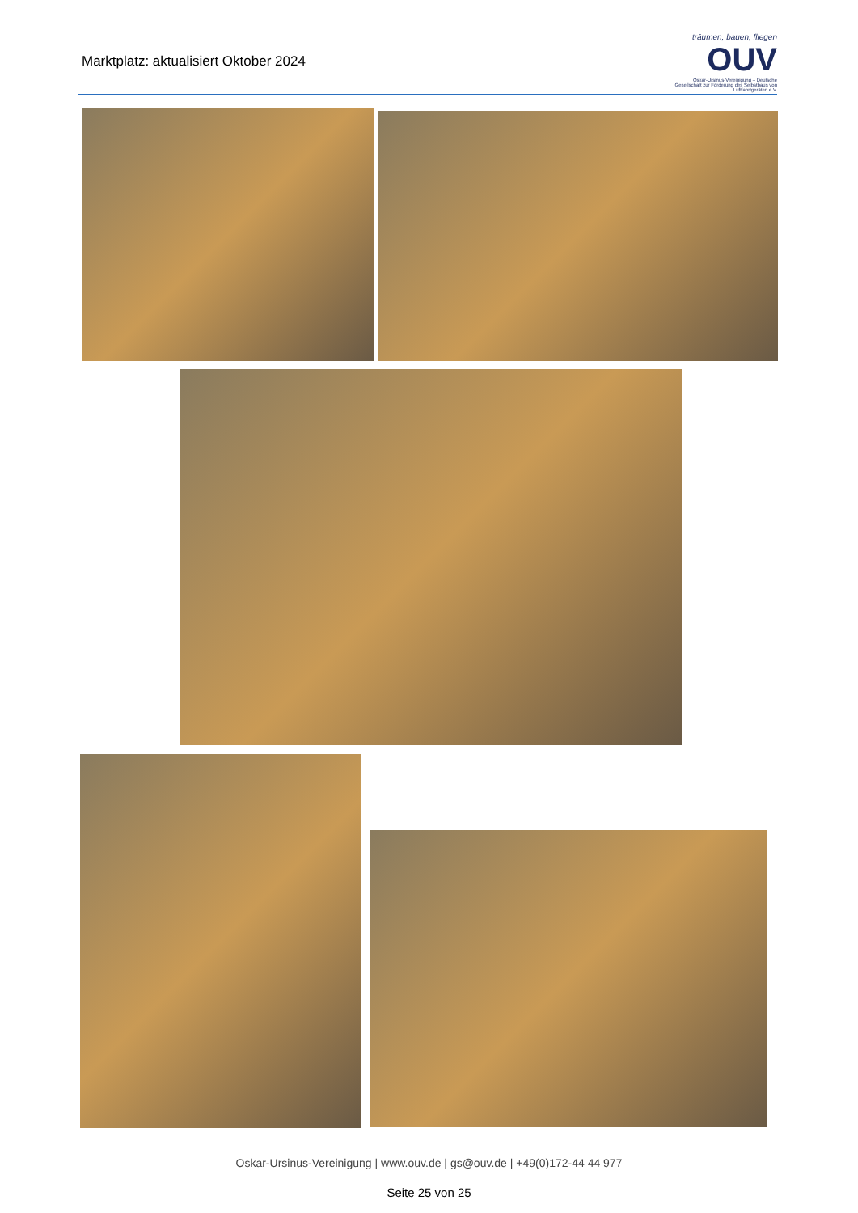Marktplatz: aktualisiert Oktober 2024
träumen, bauen, fliegen
OUV
Oskar-Ursinus-Vereinigung – Deutsche Gesellschaft zur Förderung des Selbstbaus von Luftfahrtgeräten e.V.
Oskar-Ursinus-Vereinigung | www.ouv.de | gs@ouv.de | +49(0)172-44 44 977
Seite 25 von 25